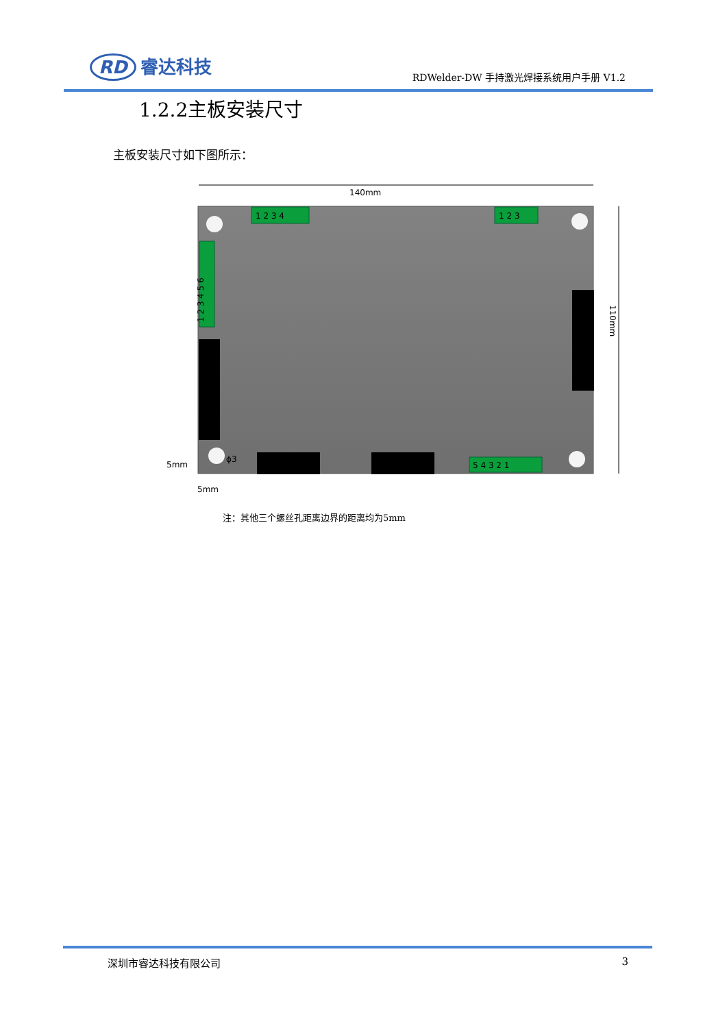RD 睿达科技
RDWelder-DW 手持激光焊接系统用户手册 V1.2
1.2.2主板安装尺寸
主板安装尺寸如下图所示：
140mm
110mm
1 2 3 4
1 2 3
5 4 3 2 1
1 2 3 4 5 6
ϕ3
5mm
5mm
注：其他三个螺丝孔距离边界的距离均为5mm
深圳市睿达科技有限公司 3